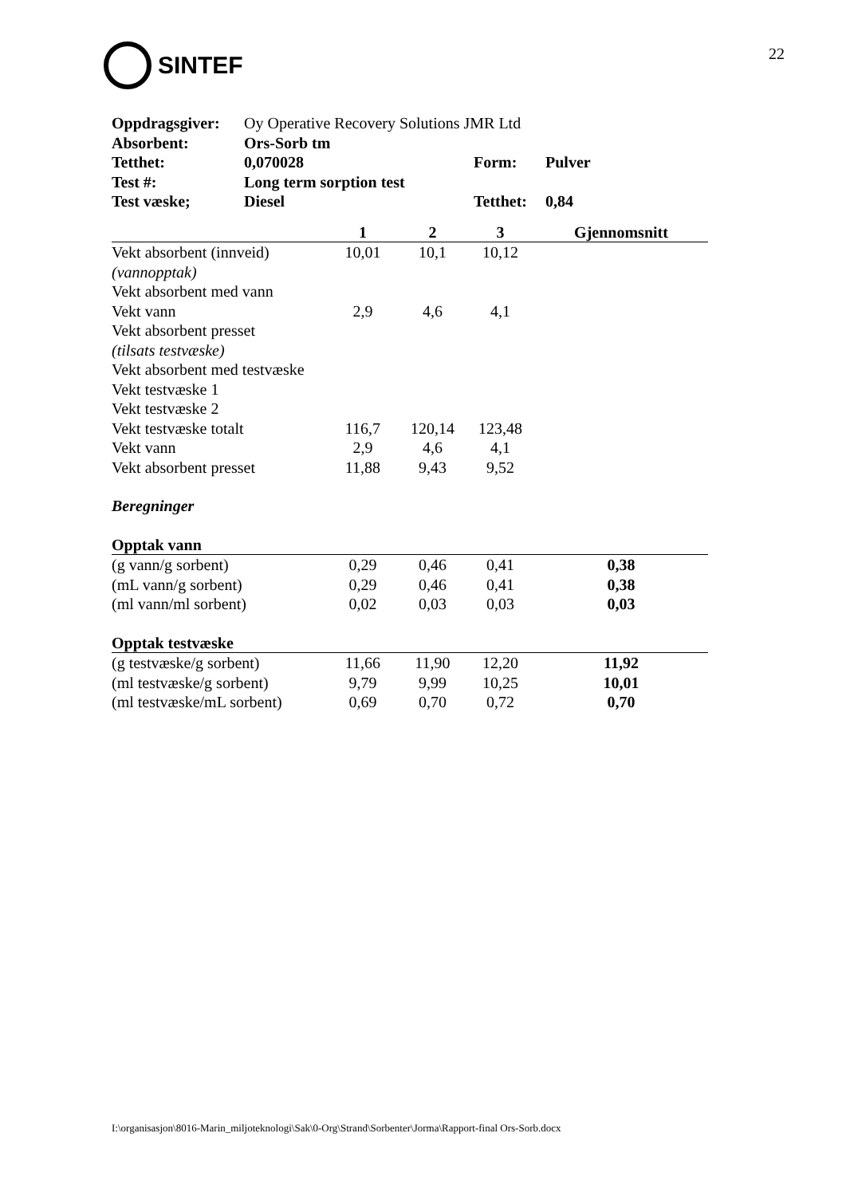SINTEF
22
| Oppdragsgiver: | Oy Operative Recovery Solutions JMR Ltd | | |
| Absorbent: | Ors-Sorb tm | | |
| Tetthet: | 0,070028 | Form: | Pulver |
| Test #: | Long term sorption test | | |
| Test væske; | Diesel | Tetthet: | 0,84 |
| | 1 | 2 | 3 | Gjennomsnitt |
| --- | --- | --- | --- | --- |
| Vekt absorbent (innveid) | 10,01 | 10,1 | 10,12 | |
| (vannopptak) | | | | |
| Vekt absorbent med vann | | | | |
| Vekt vann | 2,9 | 4,6 | 4,1 | |
| Vekt absorbent presset | | | | |
| (tilsats testvæske) | | | | |
| Vekt absorbent med testvæske | | | | |
| Vekt testvæske 1 | | | | |
| Vekt testvæske 2 | | | | |
| Vekt testvæske totalt | 116,7 | 120,14 | 123,48 | |
| Vekt vann | 2,9 | 4,6 | 4,1 | |
| Vekt absorbent presset | 11,88 | 9,43 | 9,52 | |
| Beregninger | | | | |
| Opptak vann | | | | |
| (g vann/g sorbent) | 0,29 | 0,46 | 0,41 | 0,38 |
| (mL vann/g sorbent) | 0,29 | 0,46 | 0,41 | 0,38 |
| (ml vann/ml sorbent) | 0,02 | 0,03 | 0,03 | 0,03 |
| Opptak testvæske | | | | |
| (g testvæske/g sorbent) | 11,66 | 11,90 | 12,20 | 11,92 |
| (ml testvæske/g sorbent) | 9,79 | 9,99 | 10,25 | 10,01 |
| (ml testvæske/mL sorbent) | 0,69 | 0,70 | 0,72 | 0,70 |
I:\organisasjon\8016-Marin_miljoteknologi\Sak\0-Org\Strand\Sorbenter\Jorma\Rapport-final Ors-Sorb.docx